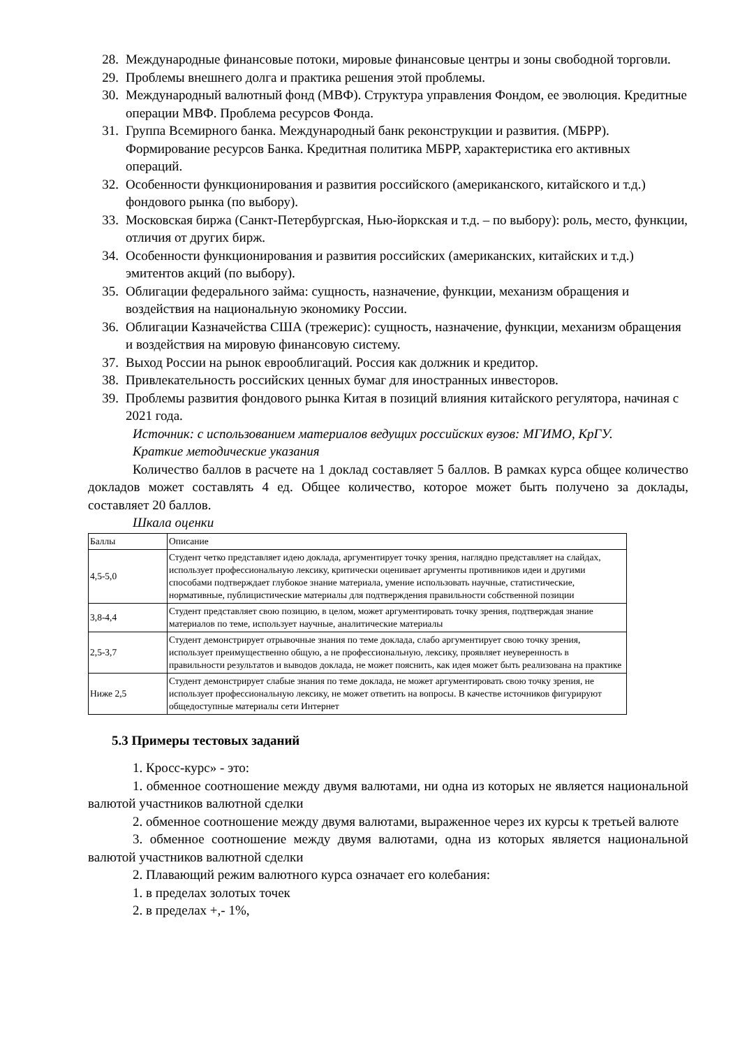28. Международные финансовые потоки, мировые финансовые центры и зоны свободной торговли.
29. Проблемы внешнего долга и практика решения этой проблемы.
30. Международный валютный фонд (МВФ). Структура управления Фондом, ее эволюция. Кредитные операции МВФ. Проблема ресурсов Фонда.
31. Группа Всемирного банка. Международный банк реконструкции и развития. (МБРР). Формирование ресурсов Банка. Кредитная политика МБРР, характеристика его активных операций.
32. Особенности функционирования и развития российского (американского, китайского и т.д.) фондового рынка (по выбору).
33. Московская биржа (Санкт-Петербургская, Нью-йоркская и т.д. – по выбору): роль, место, функции, отличия от других бирж.
34. Особенности функционирования и развития российских (американских, китайских и т.д.) эмитентов акций (по выбору).
35. Облигации федерального займа: сущность, назначение, функции, механизм обращения и воздействия на национальную экономику России.
36. Облигации Казначейства США (трежерис): сущность, назначение, функции, механизм обращения и воздействия на мировую финансовую систему.
37. Выход России на рынок еврооблигаций. Россия как должник и кредитор.
38. Привлекательность российских ценных бумаг для иностранных инвесторов.
39. Проблемы развития фондового рынка Китая в позиций влияния китайского регулятора, начиная с 2021 года.
Источник: с использованием материалов ведущих российских вузов: МГИМО, КрГУ.
Краткие методические указания
Количество баллов в расчете на 1 доклад составляет 5 баллов. В рамках курса общее количество докладов может составлять 4 ед. Общее количество, которое может быть получено за доклады, составляет 20 баллов.
Шкала оценки
| Баллы | Описание |
| 4,5-5,0 | Студент четко представляет идею доклада, аргументирует точку зрения, наглядно представляет на слайдах, использует профессиональную лексику, критически оценивает аргументы противников идеи и другими способами подтверждает глубокое знание материала, умение использовать научные, статистические, нормативные, публицистические материалы для подтверждения правильности собственной позиции |
| 3,8-4,4 | Студент представляет свою позицию, в целом, может аргументировать точку зрения, подтверждая знание материалов по теме, использует научные, аналитические материалы |
| 2,5-3,7 | Студент демонстрирует отрывочные знания по теме доклада, слабо аргументирует свою точку зрения, использует преимущественно общую, а не профессиональную, лексику, проявляет неуверенность в правильности результатов и выводов доклада, не может пояснить, как идея может быть реализована на практике |
| Ниже 2,5 | Студент демонстрирует слабые знания по теме доклада, не может аргументировать свою точку зрения, не использует профессиональную лексику, не может ответить на вопросы. В качестве источников фигурируют общедоступные материалы сети Интернет |
5.3 Примеры тестовых заданий
1. Кросс-курс» - это:
1. обменное соотношение между двумя валютами, ни одна из которых не является национальной валютой участников валютной сделки
2. обменное соотношение между двумя валютами, выраженное через их курсы к третьей валюте
3. обменное соотношение между двумя валютами, одна из которых является национальной валютой участников валютной сделки
2. Плавающий режим валютного курса означает его колебания:
1. в пределах золотых точек
2. в пределах +,- 1%,